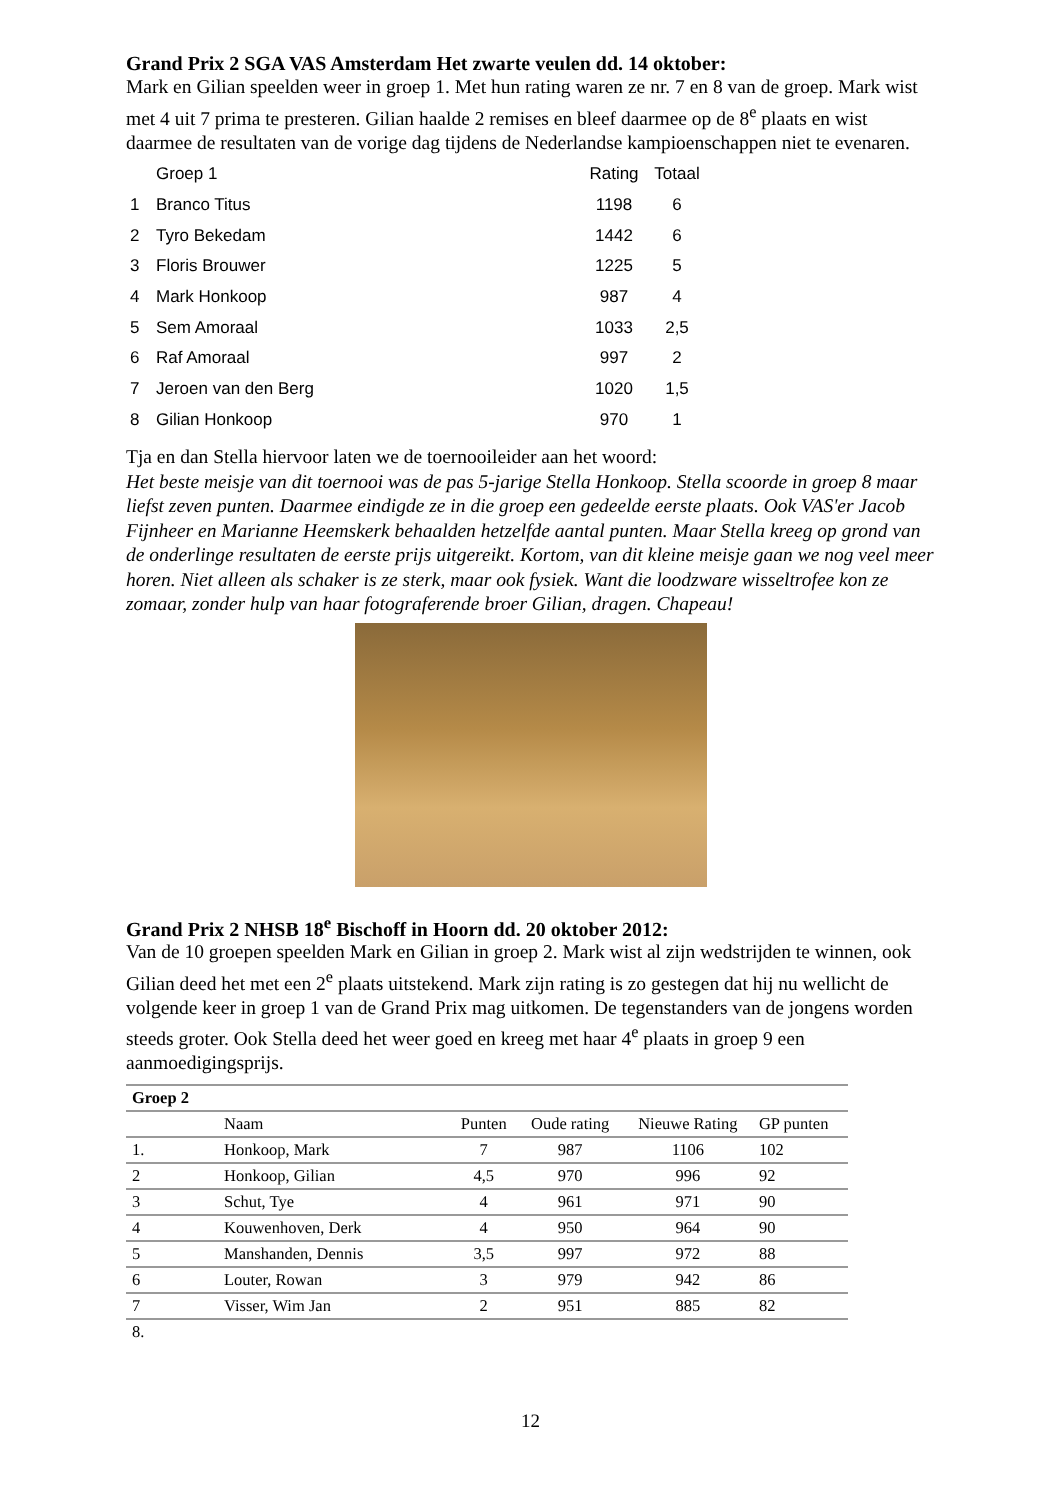Grand Prix 2 SGA VAS Amsterdam Het zwarte veulen dd. 14 oktober:
Mark en Gilian speelden weer in groep 1. Met hun rating waren ze nr. 7 en 8 van de groep. Mark wist met 4 uit 7 prima te presteren. Gilian haalde 2 remises en bleef daarmee op de 8<sup>e</sup> plaats en wist daarmee de resultaten van de vorige dag tijdens de Nederlandse kampioenschappen niet te evenaren.
| | Groep 1 | Rating | Totaal |
| 1 | Branco Titus | 1198 | 6 |
| 2 | Tyro Bekedam | 1442 | 6 |
| 3 | Floris Brouwer | 1225 | 5 |
| 4 | Mark Honkoop | 987 | 4 |
| 5 | Sem Amoraal | 1033 | 2,5 |
| 6 | Raf Amoraal | 997 | 2 |
| 7 | Jeroen van den Berg | 1020 | 1,5 |
| 8 | Gilian Honkoop | 970 | 1 |
Tja en dan Stella hiervoor laten we de toernooileider aan het woord:
Het beste meisje van dit toernooi was de pas 5-jarige Stella Honkoop. Stella scoorde in groep 8 maar liefst zeven punten. Daarmee eindigde ze in die groep een gedeelde eerste plaats. Ook VAS'er Jacob Fijnheer en Marianne Heemskerk behaalden hetzelfde aantal punten. Maar Stella kreeg op grond van de onderlinge resultaten de eerste prijs uitgereikt. Kortom, van dit kleine meisje gaan we nog veel meer horen. Niet alleen als schaker is ze sterk, maar ook fysiek. Want die loodzware wisseltrofee kon ze zomaar, zonder hulp van haar fotograferende broer Gilian, dragen. Chapeau!
Grand Prix 2 NHSB 18<sup>e</sup> Bischoff in Hoorn dd. 20 oktober 2012:
Van de 10 groepen speelden Mark en Gilian in groep 2. Mark wist al zijn wedstrijden te winnen, ook Gilian deed het met een 2<sup>e</sup> plaats uitstekend. Mark zijn rating is zo gestegen dat hij nu wellicht de volgende keer in groep 1 van de Grand Prix mag uitkomen. De tegenstanders van de jongens worden steeds groter. Ook Stella deed het weer goed en kreeg met haar 4<sup>e</sup> plaats in groep 9 een aanmoedigingsprijs.
| Groep 2 | | | | | |
| --- | --- | --- | --- | --- | --- |
| | Naam | Punten | Oude rating | Nieuwe Rating | GP punten |
| 1. | Honkoop, Mark | 7 | 987 | 1106 | 102 |
| 2 | Honkoop, Gilian | 4,5 | 970 | 996 | 92 |
| 3 | Schut, Tye | 4 | 961 | 971 | 90 |
| 4 | Kouwenhoven, Derk | 4 | 950 | 964 | 90 |
| 5 | Manshanden, Dennis | 3,5 | 997 | 972 | 88 |
| 6 | Louter, Rowan | 3 | 979 | 942 | 86 |
| 7 | Visser, Wim Jan | 2 | 951 | 885 | 82 |
| 8. | | | | | |
12